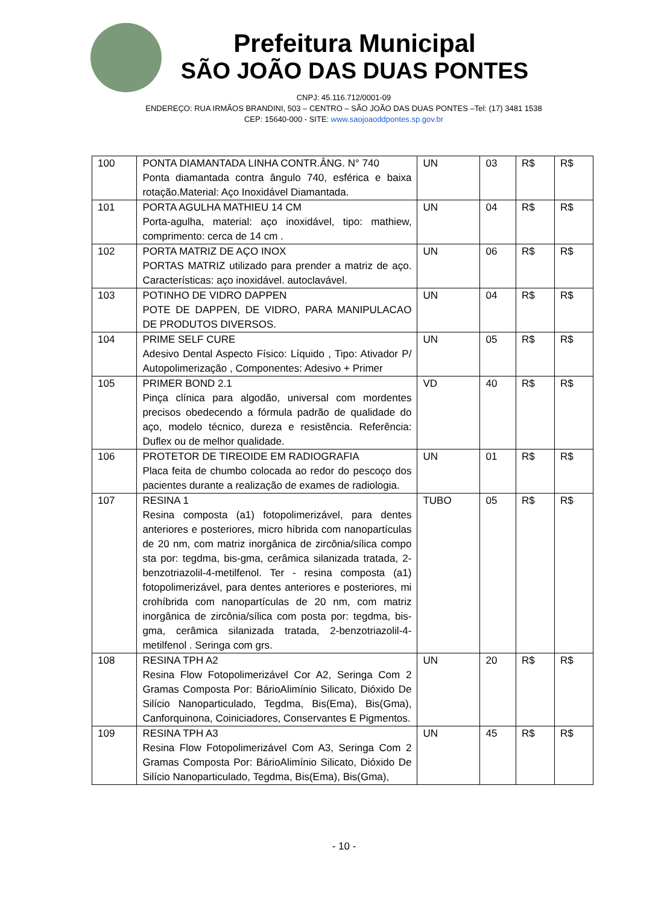Prefeitura Municipal
SÃO JOÃO DAS DUAS PONTES
CNPJ: 45.116.712/0001-09
ENDEREÇO: RUA IRMÃOS BRANDINI, 503 – CENTRO – SÃO JOÃO DAS DUAS PONTES –Tel: (17) 3481 1538
CEP: 15640-000 - SITE: www.saojoaoddpontes.sp.gov.br
| 100 | PONTA DIAMANTADA LINHA CONTR.ÂNG. N° 740 Ponta diamantada contra ângulo 740, esférica e baixa rotação.Material: Aço Inoxidável Diamantada. | UN | 03 | R$ | R$ |
| 101 | PORTA AGULHA MATHIEU 14 CM Porta-agulha, material: aço inoxidável, tipo: mathiew, comprimento: cerca de 14 cm . | UN | 04 | R$ | R$ |
| 102 | PORTA MATRIZ DE AÇO INOX PORTAS MATRIZ utilizado para prender a matriz de aço. Características: aço inoxidável. autoclavável. | UN | 06 | R$ | R$ |
| 103 | POTINHO DE VIDRO DAPPEN POTE DE DAPPEN, DE VIDRO, PARA MANIPULACAO DE PRODUTOS DIVERSOS. | UN | 04 | R$ | R$ |
| 104 | PRIME SELF CURE Adesivo Dental Aspecto Físico: Líquido , Tipo: Ativador P/ Autopolimerização , Componentes: Adesivo + Primer | UN | 05 | R$ | R$ |
| 105 | PRIMER BOND 2.1 Pinça clínica para algodão, universal com mordentes precisos obedecendo a fórmula padrão de qualidade do aço, modelo técnico, dureza e resistência. Referência: Duflex ou de melhor qualidade. | VD | 40 | R$ | R$ |
| 106 | PROTETOR DE TIREOIDE EM RADIOGRAFIA Placa feita de chumbo colocada ao redor do pescoço dos pacientes durante a realização de exames de radiologia. | UN | 01 | R$ | R$ |
| 107 | RESINA 1 Resina composta (a1) fotopolimerizável, para dentes anteriores e posteriores, micro híbrida com nanopartículas de 20 nm, com matriz inorgânica de zircônia/sílica compo sta por: tegdma, bis-gma, cerâmica silanizada tratada, 2-benzotriazolil-4-metilfenol. Ter - resina composta (a1) fotopolimerizável, para dentes anteriores e posteriores, mi crohíbrida com nanopartículas de 20 nm, com matriz inorgânica de zircônia/sílica com posta por: tegdma, bis-gma, cerâmica silanizada tratada, 2-benzotriazolil-4-metilfenol . Seringa com grs. | TUBO | 05 | R$ | R$ |
| 108 | RESINA TPH A2 Resina Flow Fotopolimerizável Cor A2, Seringa Com 2 Gramas Composta Por: BárioAlimínio Silicato, Dióxido De Silício Nanoparticulado, Tegdma, Bis(Ema), Bis(Gma), Canforquinona, Coiniciadores, Conservantes E Pigmentos. | UN | 20 | R$ | R$ |
| 109 | RESINA TPH A3 Resina Flow Fotopolimerizável Com A3, Seringa Com 2 Gramas Composta Por: BárioAlimínio Silicato, Dióxido De Silício Nanoparticulado, Tegdma, Bis(Ema), Bis(Gma), | UN | 45 | R$ | R$ |
- 10 -